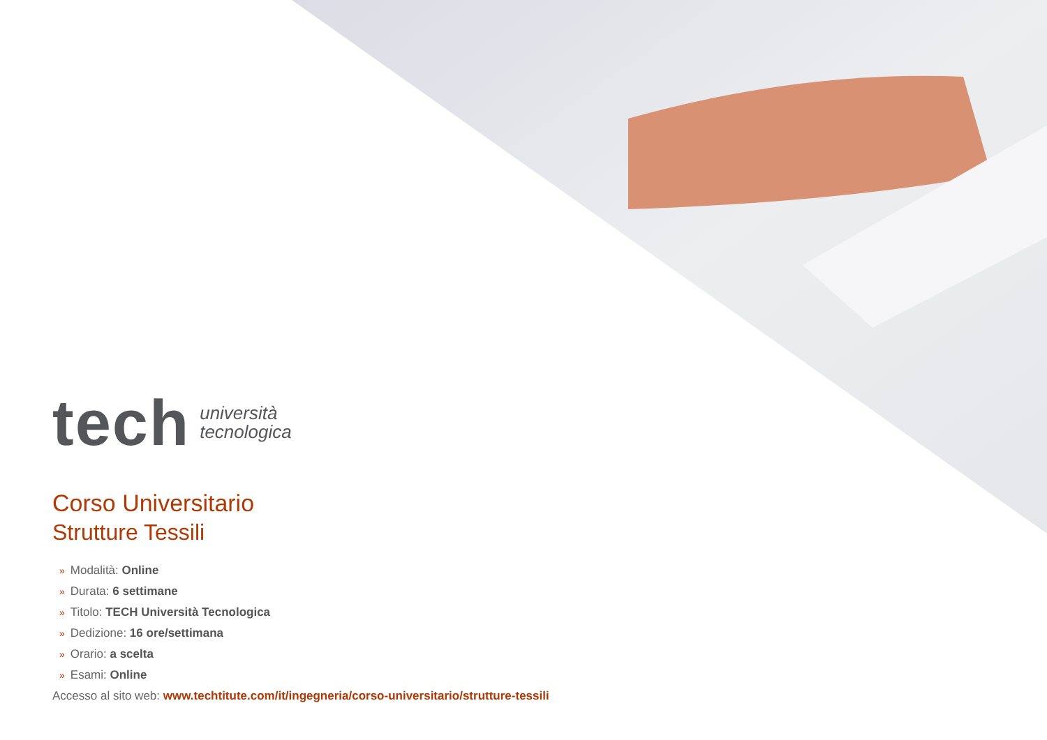tech
università
tecnologica
Corso Universitario
Strutture Tessili
» Modalità: Online
» Durata: 6 settimane
» Titolo: TECH Università Tecnologica
» Dedizione: 16 ore/settimana
» Orario: a scelta
» Esami: Online
Accesso al sito web: www.techtitute.com/it/ingegneria/corso-universitario/strutture-tessili